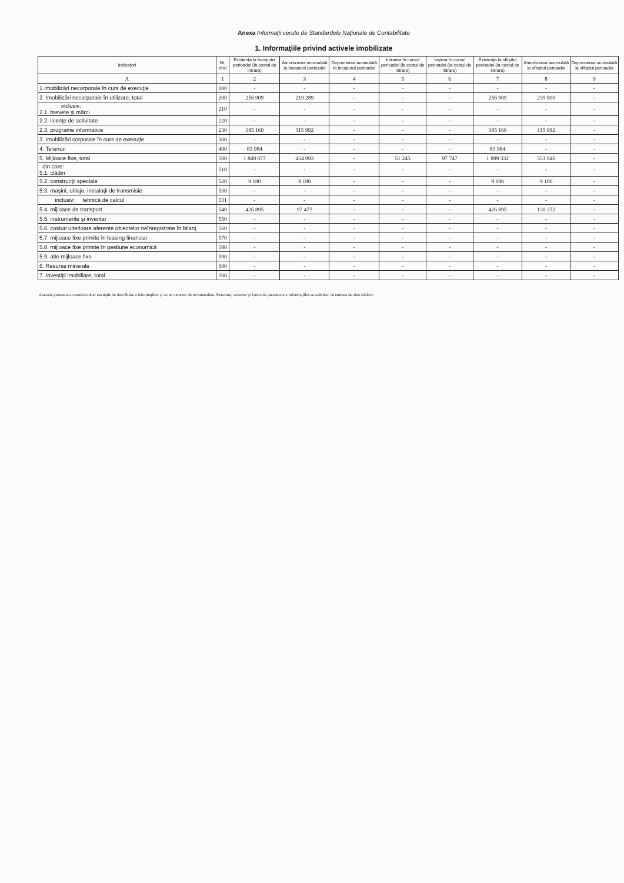Anexa Informaţii cerute de Standardele Naţionale de Contabilitate
1. Informaţiile privind activele imobilizate
| Indicatori | Nr. rînd | Existenţa la începutul perioadei (la costul de intrare) | Amortizarea acumulată la începutul perioadei | Deprecierea acumulată la începutul perioadei | Intrarea în cursul perioadei (la costul de intrare) | Ieşirea în cursul perioadei (la costul de intrare) | Existenţa la sfîrşitul perioadei (la costul de intrare) | Amortizarea acumulată la sfîrşitul perioadei | Deprecierea acumulată la sfîrşitul perioadei |
| --- | --- | --- | --- | --- | --- | --- | --- | --- | --- |
| A | 1 | 2 | 3 | 4 | 5 | 6 | 7 | 8 | 9 |
| 1.Imobilizări necorporale în curs de execuţie | 100 | - | - | - | - | - | - | - | - |
| 2. Imobilizări necorporale în utilizare, total | 200 | 256 909 | 219 289 | - | - | - | 256 909 | 239 800 | - |
| inclusiv: 2.1. brevete şi mărci | 210 | - | - | - | - | - | - | - | - |
| 2.2. licenţe de activitate | 220 | - | - | - | - | - | - | - | - |
| 2.3. programe informatice | 230 | 185 160 | 115 992 | - | - | - | 185 160 | 115 992 | - |
| 3. Imobilizări corporale în curs de execuţie | 300 | - | - | - | - | - | - | - | - |
| 4. Terenuri | 400 | 83 984 | - | - | - | - | 83 984 | - | - |
| 5. Mijloace fixe, total | 500 | 1 848 077 | 454 093 | - | 51 245 | 97 747 | 1 899 332 | 551 840 | - |
| din care: 5.1. clădiri | 510 | - | - | - | - | - | - | - | - |
| 5.2. construcţii speciale | 520 | 9 180 | 9 180 | - | - | - | 9 180 | 9 180 | - |
| 5.3. maşini, utilaje, instalaţii de transmisie | 530 | - | - | - | - | - | - | - | - |
| inclusiv: tehnică de calcul | 531 | - | - | - | - | - | - | - | - |
| 5.4. mijloace de transport | 540 | 426 895 | 97 477 | - | - | - | 426 895 | 130 272 | - |
| 5.5. instrumente şi inventar | 550 | - | - | - | - | - | - | - | - |
| 5.6. costuri ulterioare aferente obiectelor neînregistrate în bilanţ | 560 | - | - | - | - | - | - | - | - |
| 5.7. mijloace fixe primite în leasing financiar | 570 | - | - | - | - | - | - | - | - |
| 5.8. mijloace fixe primite în gestiune economică | 580 | - | - | - | - | - | - | - | - |
| 5.9. alte mijloace fixe | 590 | - | - | - | - | - | - | - | - |
| 6. Resurse minerale | 600 | - | - | - | - | - | - | - | - |
| 7. Investiţii imobiliare, total | 700 | - | - | - | - | - | - | - | - |
Anexele prezentate constituie doar exemple de dezvăluire a informaţiilor şi au un caracter de recomandare. Structura, volumul şi forma de prezentare a informaţiilor se stabilesc de entitate de sine stătător.